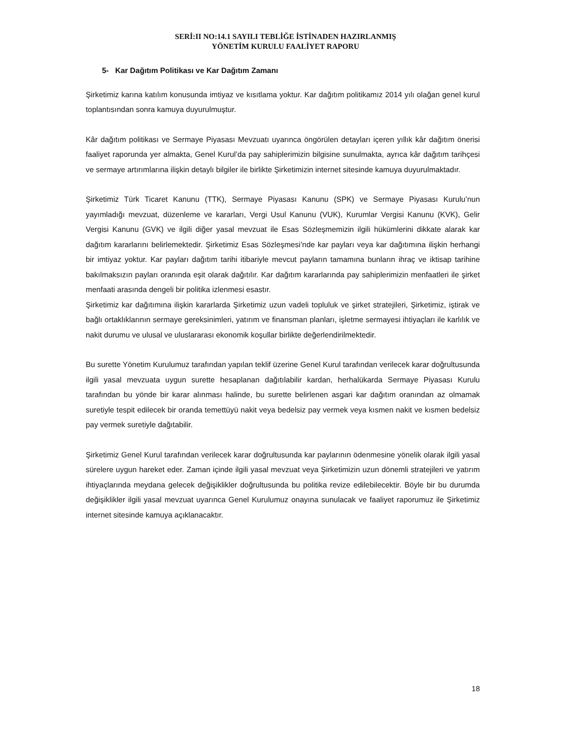SERİ:II NO:14.1 SAYILI TEBLİĞE İSTİNADEN HAZIRLANMIŞ
YÖNETİM KURULU FAALİYET RAPORU
5- Kar Dağıtım Politikası ve Kar Dağıtım Zamanı
Şirketimiz karına katılım konusunda imtiyaz ve kısıtlama yoktur. Kar dağıtım politikamız 2014 yılı olağan genel kurul toplantısından sonra kamuya duyurulmuştur.
Kâr dağıtım politikası ve Sermaye Piyasası Mevzuatı uyarınca öngörülen detayları içeren yıllık kâr dağıtım önerisi faaliyet raporunda yer almakta, Genel Kurul’da pay sahiplerimizin bilgisine sunulmakta, ayrıca kâr dağıtım tarihçesi ve sermaye artırımlarına ilişkin detaylı bilgiler ile birlikte Şirketimizin internet sitesinde kamuya duyurulmaktadır.
Şirketimiz Türk Ticaret Kanunu (TTK), Sermaye Piyasası Kanunu (SPK) ve Sermaye Piyasası Kurulu’nun yayımladığı mevzuat, düzenleme ve kararları, Vergi Usul Kanunu (VUK), Kurumlar Vergisi Kanunu (KVK), Gelir Vergisi Kanunu (GVK) ve ilgili diğer yasal mevzuat ile Esas Sözleşmemizin ilgili hükümlerini dikkate alarak kar dağıtım kararlarını belirlemektedir. Şirketimiz Esas Sözleşmesi’nde kar payları veya kar dağıtımına ilişkin herhangi bir imtiyaz yoktur. Kar payları dağıtım tarihi itibariyle mevcut payların tamamına bunların ihraç ve iktisap tarihine bakılmaksızın payları oranında eşit olarak dağıtılır. Kar dağıtım kararlarında pay sahiplerimizin menfaatleri ile şirket menfaati arasında dengeli bir politika izlenmesi esastır.
Şirketimiz kar dağıtımına ilişkin kararlarda Şirketimiz uzun vadeli topluluk ve şirket stratejileri, Şirketimiz, iştirak ve bağlı ortaklıklarının sermaye gereksinimleri, yatırım ve finansman planları, işletme sermayesi ihtiyaçları ile karlılık ve nakit durumu ve ulusal ve uluslararası ekonomik koşullar birlikte değerlendirilmektedir.
Bu surette Yönetim Kurulumuz tarafından yapılan teklif üzerine Genel Kurul tarafından verilecek karar doğrultusunda ilgili yasal mevzuata uygun surette hesaplanan dağıtılabilir kardan, herhalükarda Sermaye Piyasası Kurulu tarafından bu yönde bir karar alınması halinde, bu surette belirlenen asgari kar dağıtım oranından az olmamak suretiyle tespit edilecek bir oranda temettüyü nakit veya bedelsiz pay vermek veya kısmen nakit ve kısmen bedelsiz pay vermek suretiyle dağıtabilir.
Şirketimiz Genel Kurul tarafından verilecek karar doğrultusunda kar paylarının ödenmesine yönelik olarak ilgili yasal sürelere uygun hareket eder. Zaman içinde ilgili yasal mevzuat veya Şirketimizin uzun dönemli stratejileri ve yatırım ihtiyaçlarında meydana gelecek değişiklikler doğrultusunda bu politika revize edilebilecektir. Böyle bir bu durumda değişiklikler ilgili yasal mevzuat uyarınca Genel Kurulumuz onayına sunulacak ve faaliyet raporumuz ile Şirketimiz internet sitesinde kamuya açıklanacaktır.
18